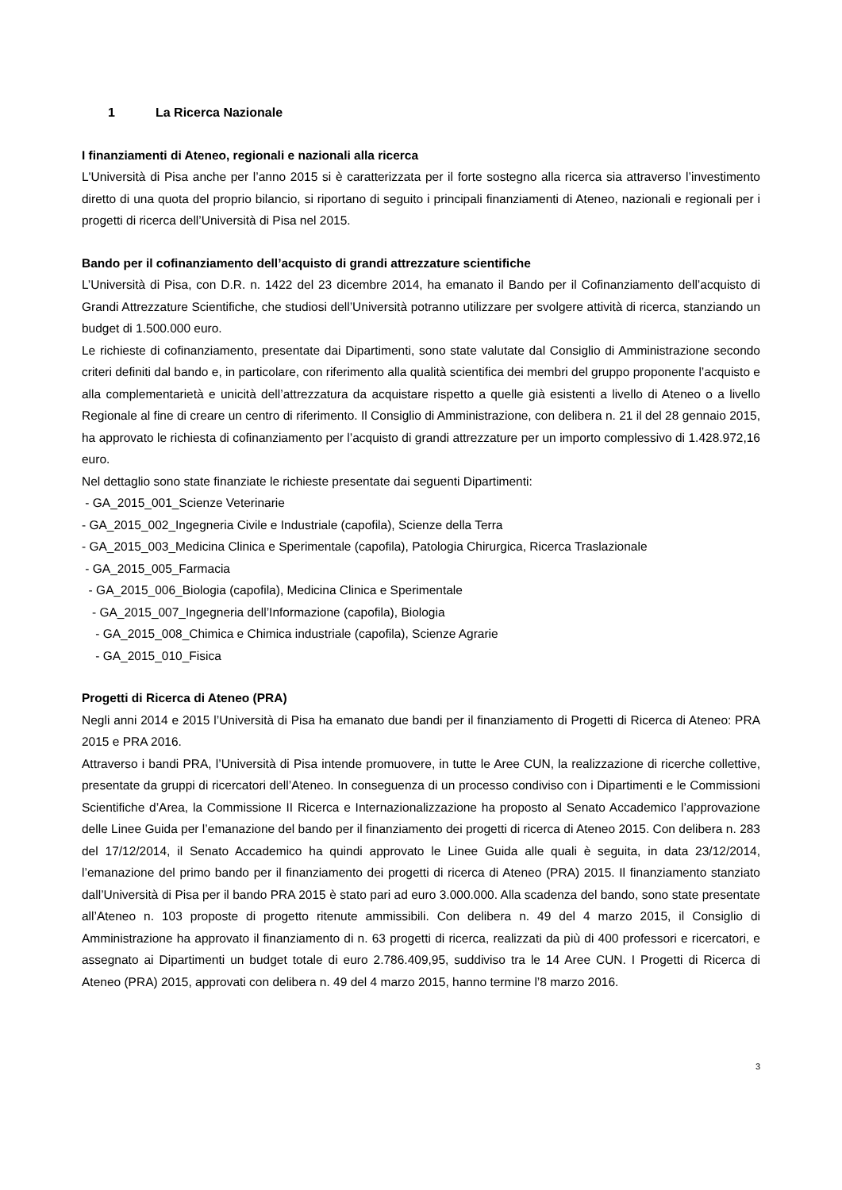1 La Ricerca Nazionale
I finanziamenti di Ateneo, regionali e nazionali alla ricerca
L'Università di Pisa anche per l’anno 2015 si è caratterizzata per il forte sostegno alla ricerca sia attraverso l’investimento diretto di una quota del proprio bilancio, si riportano di seguito i principali finanziamenti di Ateneo, nazionali e regionali per i progetti di ricerca dell’Università di Pisa nel 2015.
Bando per il cofinanziamento dell’acquisto di grandi attrezzature scientifiche
L’Università di Pisa, con D.R. n. 1422 del 23 dicembre 2014, ha emanato il Bando per il Cofinanziamento dell’acquisto di Grandi Attrezzature Scientifiche, che studiosi dell’Università potranno utilizzare per svolgere attività di ricerca, stanziando un budget di 1.500.000 euro.
Le richieste di cofinanziamento, presentate dai Dipartimenti, sono state valutate dal Consiglio di Amministrazione secondo criteri definiti dal bando e, in particolare, con riferimento alla qualità scientifica dei membri del gruppo proponente l’acquisto e alla complementarietà e unicità dell’attrezzatura da acquistare rispetto a quelle già esistenti a livello di Ateneo o a livello Regionale al fine di creare un centro di riferimento. Il Consiglio di Amministrazione, con delibera n. 21 il del 28 gennaio 2015, ha approvato le richiesta di cofinanziamento per l’acquisto di grandi attrezzature per un importo complessivo di 1.428.972,16 euro.
Nel dettaglio sono state finanziate le richieste presentate dai seguenti Dipartimenti:
- GA_2015_001_Scienze Veterinarie
- GA_2015_002_Ingegneria Civile e Industriale (capofila), Scienze della Terra
- GA_2015_003_Medicina Clinica e Sperimentale (capofila), Patologia Chirurgica, Ricerca Traslazionale
- GA_2015_005_Farmacia
- GA_2015_006_Biologia (capofila), Medicina Clinica e Sperimentale
- GA_2015_007_Ingegneria dell’Informazione (capofila), Biologia
- GA_2015_008_Chimica e Chimica industriale (capofila), Scienze Agrarie
- GA_2015_010_Fisica
Progetti di Ricerca di Ateneo (PRA)
Negli anni 2014 e 2015 l’Università di Pisa ha emanato due bandi per il finanziamento di Progetti di Ricerca di Ateneo: PRA 2015 e PRA 2016.
Attraverso i bandi PRA, l’Università di Pisa intende promuovere, in tutte le Aree CUN, la realizzazione di ricerche collettive, presentate da gruppi di ricercatori dell’Ateneo. In conseguenza di un processo condiviso con i Dipartimenti e le Commissioni Scientifiche d’Area, la Commissione II Ricerca e Internazionalizzazione ha proposto al Senato Accademico l’approvazione delle Linee Guida per l’emanazione del bando per il finanziamento dei progetti di ricerca di Ateneo 2015. Con delibera n. 283 del 17/12/2014, il Senato Accademico ha quindi approvato le Linee Guida alle quali è seguita, in data 23/12/2014, l’emanazione del primo bando per il finanziamento dei progetti di ricerca di Ateneo (PRA) 2015. Il finanziamento stanziato dall’Università di Pisa per il bando PRA 2015 è stato pari ad euro 3.000.000. Alla scadenza del bando, sono state presentate all’Ateneo n. 103 proposte di progetto ritenute ammissibili. Con delibera n. 49 del 4 marzo 2015, il Consiglio di Amministrazione ha approvato il finanziamento di n. 63 progetti di ricerca, realizzati da più di 400 professori e ricercatori, e assegnato ai Dipartimenti un budget totale di euro 2.786.409,95, suddiviso tra le 14 Aree CUN. I Progetti di Ricerca di Ateneo (PRA) 2015, approvati con delibera n. 49 del 4 marzo 2015, hanno termine l’8 marzo 2016.
3